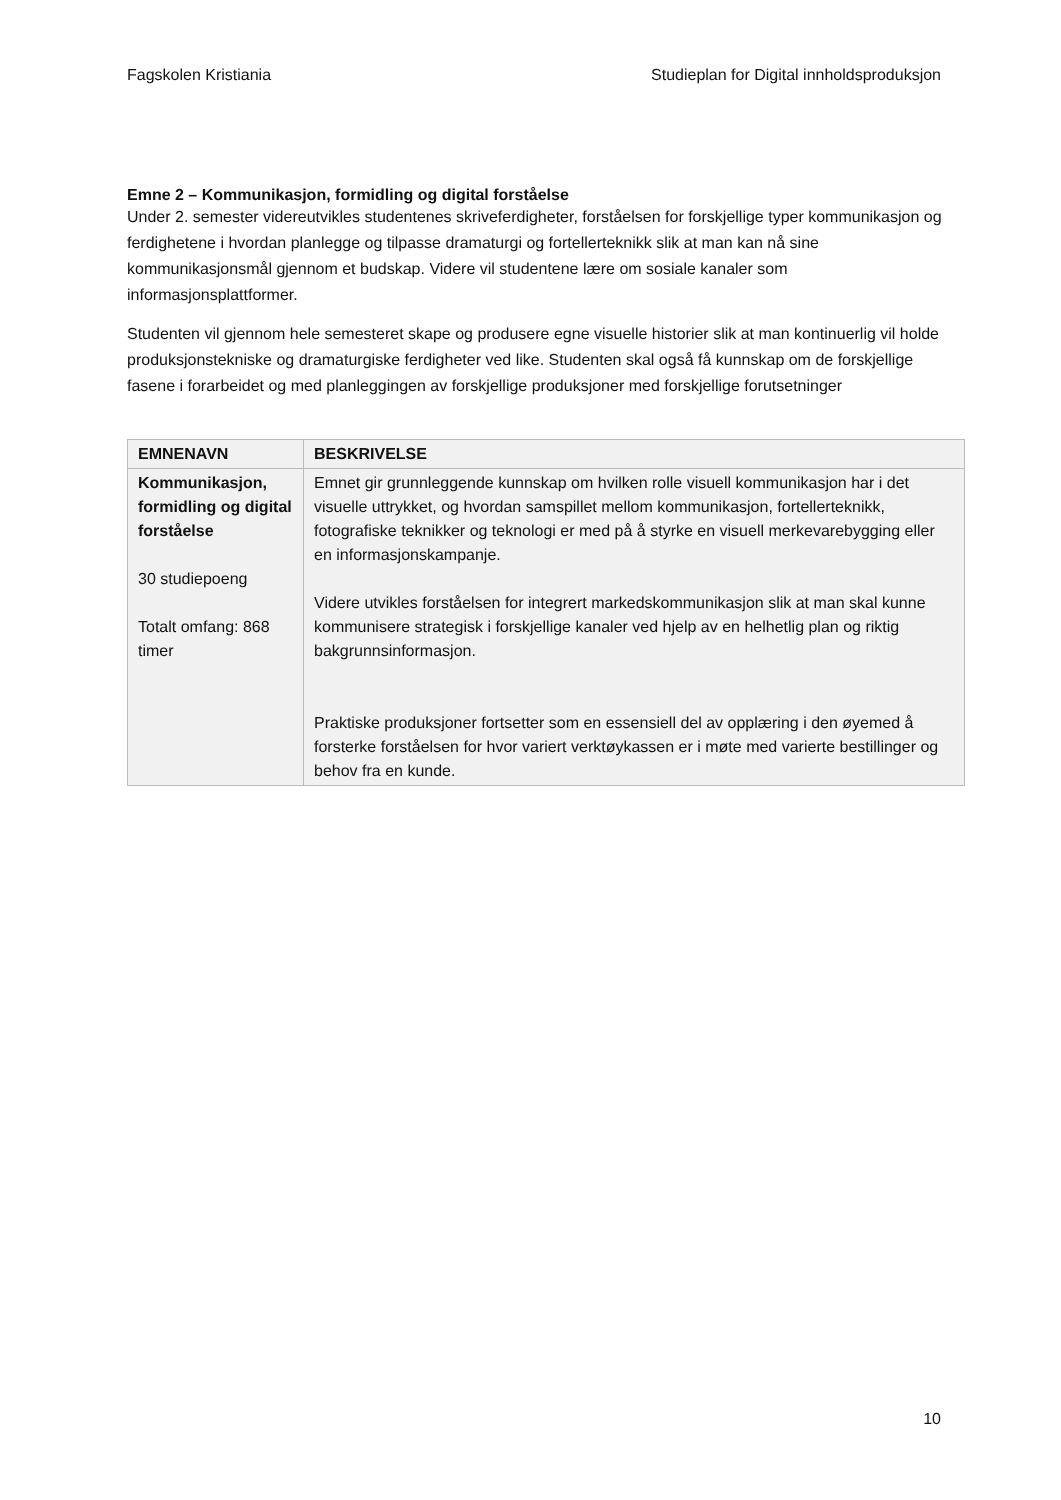Fagskolen Kristiania Studieplan for Digital innholdsproduksjon
Emne 2 – Kommunikasjon, formidling og digital forståelse
Under 2. semester videreutvikles studentenes skriveferdigheter, forståelsen for forskjellige typer kommunikasjon og ferdighetene i hvordan planlegge og tilpasse dramaturgi og fortellerteknikk slik at man kan nå sine kommunikasjonsmål gjennom et budskap. Videre vil studentene lære om sosiale kanaler som informasjonsplattformer.
Studenten vil gjennom hele semesteret skape og produsere egne visuelle historier slik at man kontinuerlig vil holde produksjonstekniske og dramaturgiske ferdigheter ved like. Studenten skal også få kunnskap om de forskjellige fasene i forarbeidet og med planleggingen av forskjellige produksjoner med forskjellige forutsetninger
| EMNENAVN | BESKRIVELSE |
| --- | --- |
| Kommunikasjon, formidling og digital forståelse 30 studiepoeng Totalt omfang: 868 timer | Emnet gir grunnleggende kunnskap om hvilken rolle visuell kommunikasjon har i det visuelle uttrykket, og hvordan samspillet mellom kommunikasjon, fortellerteknikk, fotografiske teknikker og teknologi er med på å styrke en visuell merkevarebygging eller en informasjonskampanje. Videre utvikles forståelsen for integrert markedskommunikasjon slik at man skal kunne kommunisere strategisk i forskjellige kanaler ved hjelp av en helhetlig plan og riktig bakgrunnsinformasjon. Praktiske produksjoner fortsetter som en essensiell del av opplæring i den øyemed å forsterke forståelsen for hvor variert verktøykassen er i møte med varierte bestillinger og behov fra en kunde. |
10